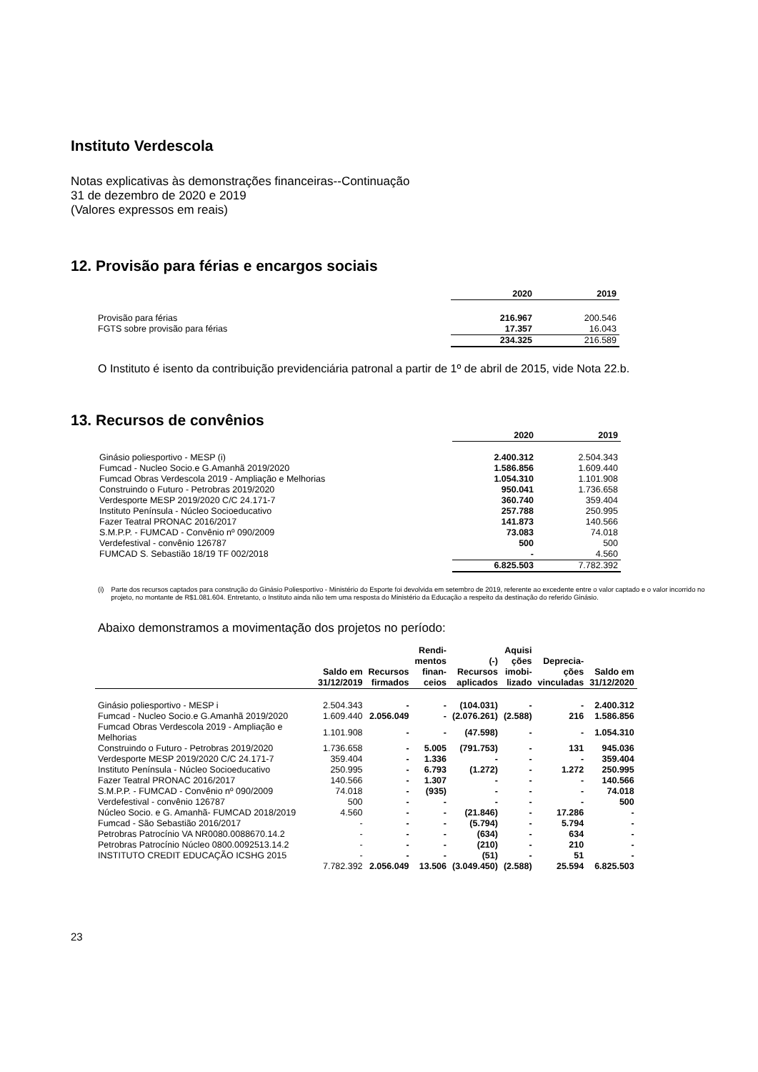Instituto Verdescola
Notas explicativas às demonstrações financeiras--Continuação
31 de dezembro de 2020 e 2019
(Valores expressos em reais)
12. Provisão para férias e encargos sociais
| | 2020 | 2019 |
| Provisão para férias | 216.967 | 200.546 |
| FGTS sobre provisão para férias | 17.357 | 16.043 |
| | 234.325 | 216.589 |
O Instituto é isento da contribuição previdenciária patronal a partir de 1º de abril de 2015, vide Nota 22.b.
13. Recursos de convênios
| | 2020 | 2019 |
| Ginásio poliesportivo - MESP (i) | 2.400.312 | 2.504.343 |
| Fumcad - Nucleo Socio.e G.Amanhã 2019/2020 | 1.586.856 | 1.609.440 |
| Fumcad Obras Verdescola 2019 - Ampliação e Melhorias | 1.054.310 | 1.101.908 |
| Construindo o Futuro - Petrobras 2019/2020 | 950.041 | 1.736.658 |
| Verdesporte MESP 2019/2020 C/C 24.171-7 | 360.740 | 359.404 |
| Instituto Península - Núcleo Socioeducativo | 257.788 | 250.995 |
| Fazer Teatral PRONAC 2016/2017 | 141.873 | 140.566 |
| S.M.P.P. - FUMCAD - Convênio nº 090/2009 | 73.083 | 74.018 |
| Verdefestival - convênio 126787 | 500 | 500 |
| FUMCAD S. Sebastião 18/19 TF 002/2018 | - | 4.560 |
| | 6.825.503 | 7.782.392 |
(i) Parte dos recursos captados para construção do Ginásio Poliesportivo - Ministério do Esporte foi devolvida em setembro de 2019, referente ao excedente entre o valor captado e o valor incorrido no projeto, no montante de R$1.081.604. Entretanto, o Instituto ainda não tem uma resposta do Ministério da Educação a respeito da destinação do referido Ginásio.
Abaixo demonstramos a movimentação dos projetos no período:
| | Saldo em 31/12/2019 | Recursos firmados | Rendi- mentos finan- ceios | (-) Recursos aplicados | Aquisi ções imobi- lizado | Deprecia- ções vinculadas | Saldo em 31/12/2020 |
| --- | --- | --- | --- | --- | --- | --- | --- |
| Ginásio poliesportivo - MESP i | 2.504.343 | - | - | (104.031) | - | - | 2.400.312 |
| Fumcad - Nucleo Socio.e G.Amanhã 2019/2020 | 1.609.440 | 2.056.049 | - | (2.076.261) | (2.588) | 216 | 1.586.856 |
| Fumcad Obras Verdescola 2019 - Ampliação e Melhorias | 1.101.908 | - | - | (47.598) | - | - | 1.054.310 |
| Construindo o Futuro - Petrobras 2019/2020 | 1.736.658 | - | 5.005 | (791.753) | - | 131 | 945.036 |
| Verdesporte MESP 2019/2020 C/C 24.171-7 | 359.404 | - | 1.336 | - | - | - | 359.404 |
| Instituto Península - Núcleo Socioeducativo | 250.995 | - | 6.793 | (1.272) | - | 1.272 | 250.995 |
| Fazer Teatral PRONAC 2016/2017 | 140.566 | - | 1.307 | - | - | - | 140.566 |
| S.M.P.P. - FUMCAD - Convênio nº 090/2009 | 74.018 | - | (935) | - | - | - | 74.018 |
| Verdefestival - convênio 126787 | 500 | - | - | - | - | - | 500 |
| Núcleo Socio. e G. Amanhã- FUMCAD 2018/2019 | 4.560 | - | - | (21.846) | - | 17.286 | - |
| Fumcad - São Sebastião 2016/2017 | - | - | - | (5.794) | - | 5.794 | - |
| Petrobras Patrocínio VA NR0080.0088670.14.2 | - | - | - | (634) | - | 634 | - |
| Petrobras Patrocínio Núcleo 0800.0092513.14.2 | - | - | - | (210) | - | 210 | - |
| INSTITUTO CREDIT EDUCAÇÃO ICSHG 2015 | - | - | - | (51) | - | 51 | - |
| | 7.782.392 | 2.056.049 | 13.506 | (3.049.450) | (2.588) | 25.594 | 6.825.503 |
23